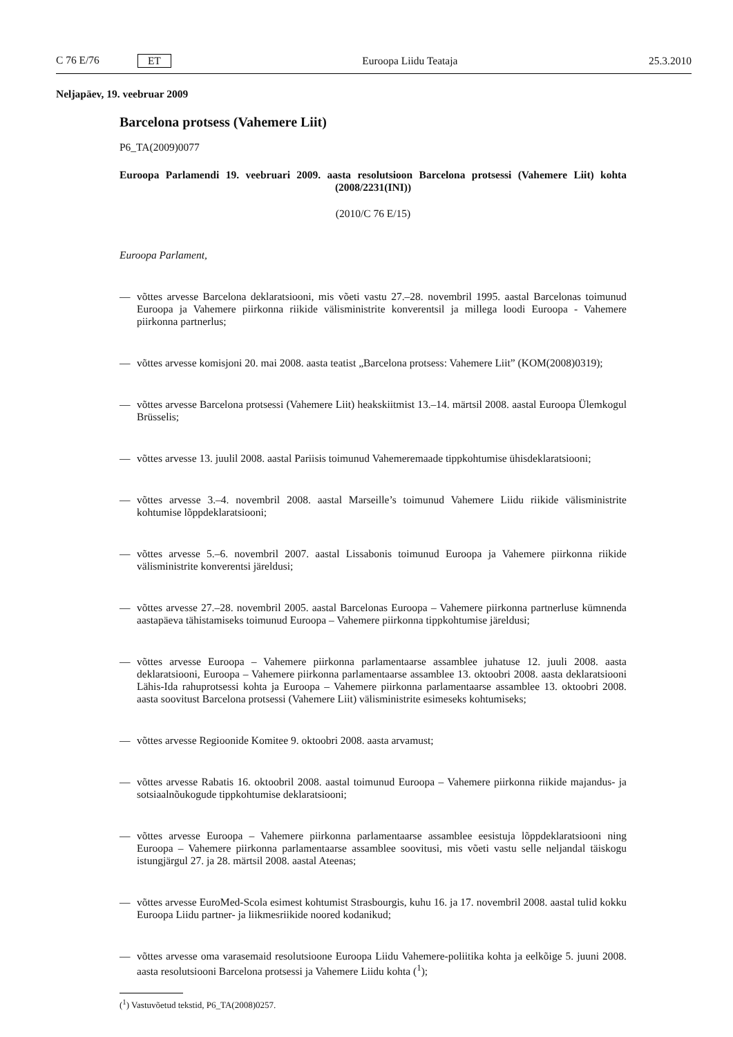C 76 E/76 ET Euroopa Liidu Teataja 25.3.2010
Neljapäev, 19. veebruar 2009
Barcelona protsess (Vahemere Liit)
P6_TA(2009)0077
Euroopa Parlamendi 19. veebruari 2009. aasta resolutsioon Barcelona protsessi (Vahemere Liit) kohta (2008/2231(INI))
(2010/C 76 E/15)
Euroopa Parlament,
— võttes arvesse Barcelona deklaratsiooni, mis võeti vastu 27.–28. novembril 1995. aastal Barcelonas toimunud Euroopa ja Vahemere piirkonna riikide välisministrite konverentsil ja millega loodi Euroopa - Vahemere piirkonna partnerlus;
— võttes arvesse komisjoni 20. mai 2008. aasta teatist „Barcelona protsess: Vahemere Liit” (KOM(2008)0319);
— võttes arvesse Barcelona protsessi (Vahemere Liit) heakskiitmist 13.–14. märtsil 2008. aastal Euroopa Ülemkogul Brüsselis;
— võttes arvesse 13. juulil 2008. aastal Pariisis toimunud Vahemeremaade tippkohtumise ühisdeklarat­siooni;
— võttes arvesse 3.–4. novembril 2008. aastal Marseille’s toimunud Vahemere Liidu riikide välisministrite kohtumise lõppdeklaratsiooni;
— võttes arvesse 5.–6. novembril 2007. aastal Lissabonis toimunud Euroopa ja Vahemere piirkonna riikide välisministrite konverentsi järeldusi;
— võttes arvesse 27.–28. novembril 2005. aastal Barcelonas Euroopa – Vahemere piirkonna partnerluse kümnenda aastapäeva tähistamiseks toimunud Euroopa – Vahemere piirkonna tippkohtumise järeldusi;
— võttes arvesse Euroopa – Vahemere piirkonna parlamentaarse assamblee juhatuse 12. juuli 2008. aasta deklaratsiooni, Euroopa – Vahemere piirkonna parlamentaarse assamblee 13. oktoobri 2008. aasta deklaratsiooni Lähis-Ida rahuprotsessi kohta ja Euroopa – Vahemere piirkonna parlamentaarse assamblee 13. oktoobri 2008. aasta soovitust Barcelona protsessi (Vahemere Liit) välisministrite esimeseks kohtu­miseks;
— võttes arvesse Regioonide Komitee 9. oktoobri 2008. aasta arvamust;
— võttes arvesse Rabatis 16. oktoobril 2008. aastal toimunud Euroopa – Vahemere piirkonna riikide majandus- ja sotsiaalnõukogude tippkohtumise deklaratsiooni;
— võttes arvesse Euroopa – Vahemere piirkonna parlamentaarse assamblee eesistuja lõppdeklaratsiooni ning Euroopa – Vahemere piirkonna parlamentaarse assamblee soovitusi, mis võeti vastu selle neljandal täiskogu istungjärgul 27. ja 28. märtsil 2008. aastal Ateenas;
— võttes arvesse EuroMed-Scola esimest kohtumist Strasbourgis, kuhu 16. ja 17. novembril 2008. aastal tulid kokku Euroopa Liidu partner- ja liikmesriikide noored kodanikud;
— võttes arvesse oma varasemaid resolutsioone Euroopa Liidu Vahemere-poliitika kohta ja eelkõige 5. juuni 2008. aasta resolutsiooni Barcelona protsessi ja Vahemere Liidu kohta (<sup>1</sup>);
(<sup>1</sup>) Vastuvõetud tekstid, P6_TA(2008)0257.